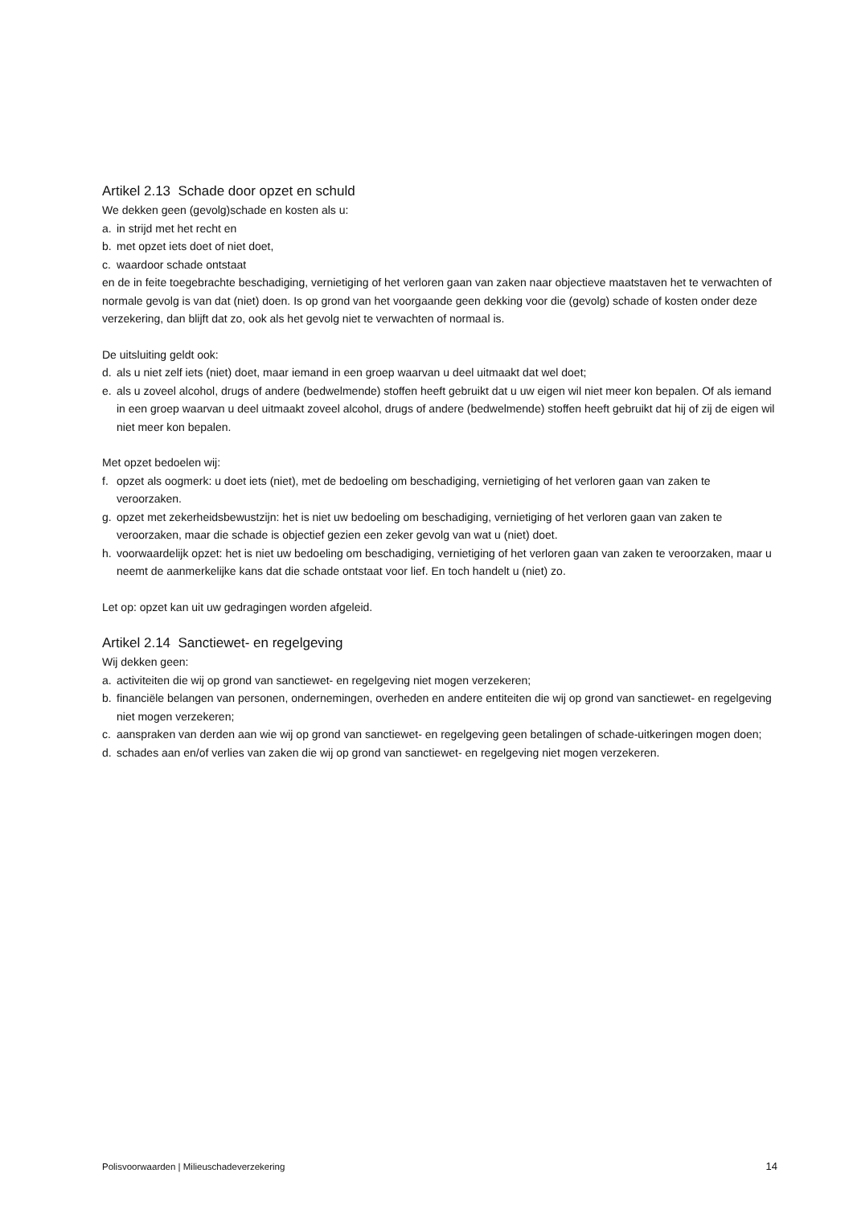Artikel 2.13 Schade door opzet en schuld
We dekken geen (gevolg)schade en kosten als u:
a. in strijd met het recht en
b. met opzet iets doet of niet doet,
c. waardoor schade ontstaat
en de in feite toegebrachte beschadiging, vernietiging of het verloren gaan van zaken naar objectieve maatstaven het te verwachten of normale gevolg is van dat (niet) doen. Is op grond van het voorgaande geen dekking voor die (gevolg) schade of kosten onder deze verzekering, dan blijft dat zo, ook als het gevolg niet te verwachten of normaal is.
De uitsluiting geldt ook:
d. als u niet zelf iets (niet) doet, maar iemand in een groep waarvan u deel uitmaakt dat wel doet;
e. als u zoveel alcohol, drugs of andere (bedwelmende) stoffen heeft gebruikt dat u uw eigen wil niet meer kon bepalen. Of als iemand in een groep waarvan u deel uitmaakt zoveel alcohol, drugs of andere (bedwelmende) stoffen heeft gebruikt dat hij of zij de eigen wil niet meer kon bepalen.
Met opzet bedoelen wij:
f. opzet als oogmerk: u doet iets (niet), met de bedoeling om beschadiging, vernietiging of het verloren gaan van zaken te veroorzaken.
g. opzet met zekerheidsbewustzijn: het is niet uw bedoeling om beschadiging, vernietiging of het verloren gaan van zaken te veroorzaken, maar die schade is objectief gezien een zeker gevolg van wat u (niet) doet.
h. voorwaardelijk opzet: het is niet uw bedoeling om beschadiging, vernietiging of het verloren gaan van zaken te veroorzaken, maar u neemt de aanmerkelijke kans dat die schade ontstaat voor lief. En toch handelt u (niet) zo.
Let op: opzet kan uit uw gedragingen worden afgeleid.
Artikel 2.14 Sanctiewet- en regelgeving
Wij dekken geen:
a. activiteiten die wij op grond van sanctiewet- en regelgeving niet mogen verzekeren;
b. financiële belangen van personen, ondernemingen, overheden en andere entiteiten die wij op grond van sanctiewet- en regelgeving niet mogen verzekeren;
c. aanspraken van derden aan wie wij op grond van sanctiewet- en regelgeving geen betalingen of schade-uitkeringen mogen doen;
d. schades aan en/of verlies van zaken die wij op grond van sanctiewet- en regelgeving niet mogen verzekeren.
Polisvoorwaarden | Milieuschadeverzekering 14